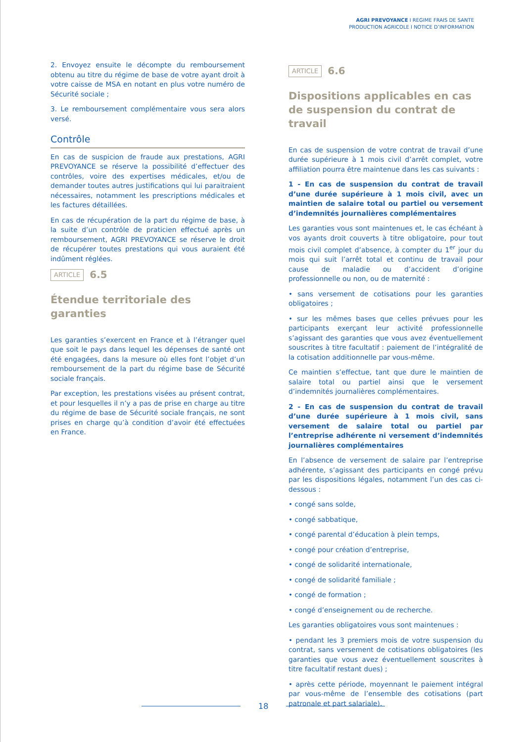AGRI PREVOYANCE I REGIME FRAIS DE SANTE
PRODUCTION AGRICOLE I NOTICE D’INFORMATION
2. Envoyez ensuite le décompte du remboursement obtenu au titre du régime de base de votre ayant droit à votre caisse de MSA en notant en plus votre numéro de Sécurité sociale ;
3. Le remboursement complémentaire vous sera alors versé.
Contrôle
En cas de suspicion de fraude aux prestations, AGRI PREVOYANCE se réserve la possibilité d’effectuer des contrôles, voire des expertises médicales, et/ou de demander toutes autres justifications qui lui paraitraient nécessaires, notamment les prescriptions médicales et les factures détaillées.
En cas de récupération de la part du régime de base, à la suite d’un contrôle de praticien effectué après un remboursement, AGRI PREVOYANCE se réserve le droit de récupérer toutes prestations qui vous auraient été indûment réglées.
ARTICLE 6.5
Étendue territoriale des garanties
Les garanties s’exercent en France et à l’étranger quel que soit le pays dans lequel les dépenses de santé ont été engagées, dans la mesure où elles font l’objet d’un remboursement de la part du régime base de Sécurité sociale français.
Par exception, les prestations visées au présent contrat, et pour lesquelles il n’y a pas de prise en charge au titre du régime de base de Sécurité sociale français, ne sont prises en charge qu’à condition d’avoir été effectuées en France.
ARTICLE 6.6
Dispositions applicables en cas de suspension du contrat de travail
En cas de suspension de votre contrat de travail d’une durée supérieure à 1 mois civil d’arrêt complet, votre affiliation pourra être maintenue dans les cas suivants :
1 - En cas de suspension du contrat de travail d’une durée supérieure à 1 mois civil, avec un maintien de salaire total ou partiel ou versement d’indemnités journalières complémentaires
Les garanties vous sont maintenues et, le cas échéant à vos ayants droit couverts à titre obligatoire, pour tout mois civil complet d’absence, à compter du 1<sup>er</sup> jour du mois qui suit l’arrêt total et continu de travail pour cause de maladie ou d’accident d’origine professionnelle ou non, ou de maternité :
• sans versement de cotisations pour les garanties obligatoires ;
• sur les mêmes bases que celles prévues pour les participants exerçant leur activité professionnelle s’agissant des garanties que vous avez éventuellement souscrites à titre facultatif : paiement de l’intégralité de la cotisation additionnelle par vous-même.
Ce maintien s’effectue, tant que dure le maintien de salaire total ou partiel ainsi que le versement d’indemnités journalières complémentaires.
2 - En cas de suspension du contrat de travail d’une durée supérieure à 1 mois civil, sans versement de salaire total ou partiel par l’entreprise adhérente ni versement d’indemnités journalières complémentaires
En l’absence de versement de salaire par l’entreprise adhérente, s’agissant des participants en congé prévu par les dispositions légales, notamment l’un des cas ci-dessous :
• congé sans solde,
• congé sabbatique,
• congé parental d’éducation à plein temps,
• congé pour création d’entreprise,
• congé de solidarité internationale,
• congé de solidarité familiale ;
• congé de formation ;
• congé d’enseignement ou de recherche.
Les garanties obligatoires vous sont maintenues :
• pendant les 3 premiers mois de votre suspension du contrat, sans versement de cotisations obligatoires (les garanties que vous avez éventuellement souscrites à titre facultatif restant dues) ;
• après cette période, moyennant le paiement intégral par vous-même de l’ensemble des cotisations (part patronale et part salariale).
18